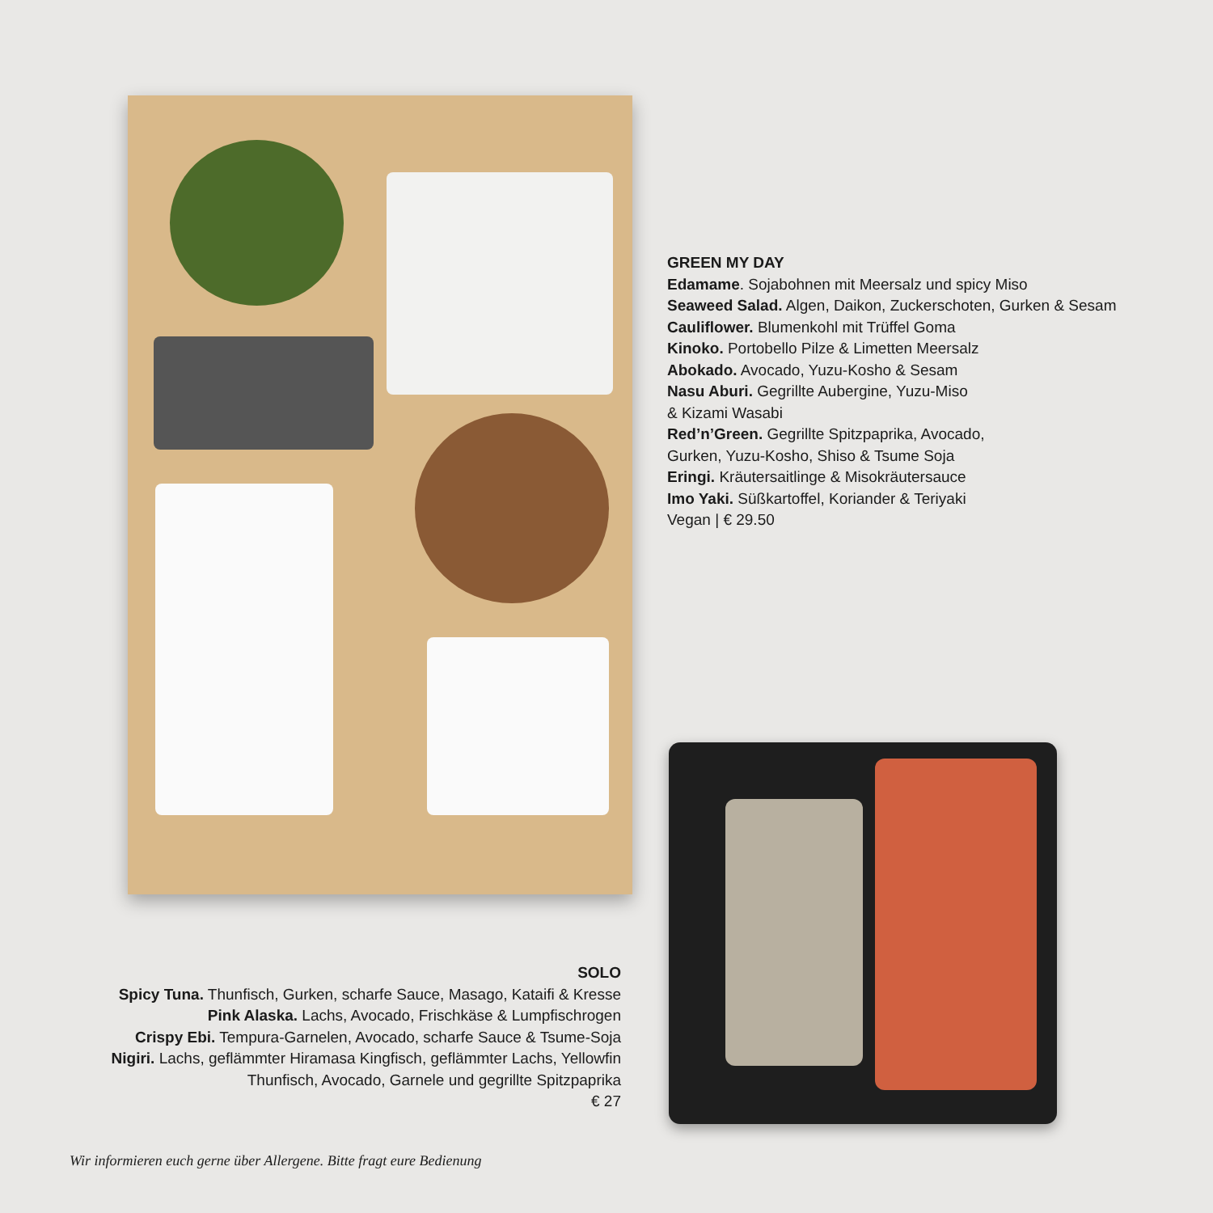GREEN MY DAY
Edamame. Sojabohnen mit Meersalz und spicy Miso
Seaweed Salad. Algen, Daikon, Zuckerschoten, Gurken & Sesam
Cauliflower. Blumenkohl mit Trüffel Goma
Kinoko. Portobello Pilze & Limetten Meersalz
Abokado. Avocado, Yuzu-Kosho & Sesam
Nasu Aburi. Gegrillte Aubergine, Yuzu-Miso
& Kizami Wasabi
Red’n’Green. Gegrillte Spitzpaprika, Avocado,
Gurken, Yuzu-Kosho, Shiso & Tsume Soja
Eringi. Kräutersaitlinge & Misokräutersauce
Imo Yaki. Süßkartoffel, Koriander & Teriyaki
Vegan | € 29.50
SOLO
Spicy Tuna. Thunfisch, Gurken, scharfe Sauce, Masago, Kataifi & Kresse
Pink Alaska. Lachs, Avocado, Frischkäse & Lumpfischrogen
Crispy Ebi. Tempura-Garnelen, Avocado, scharfe Sauce & Tsume-Soja
Nigiri. Lachs, geflämmter Hiramasa Kingfisch, geflämmter Lachs, Yellowfin
Thunfisch, Avocado, Garnele und gegrillte Spitzpaprika
€ 27
Wir informieren euch gerne über Allergene. Bitte fragt eure Bedienung